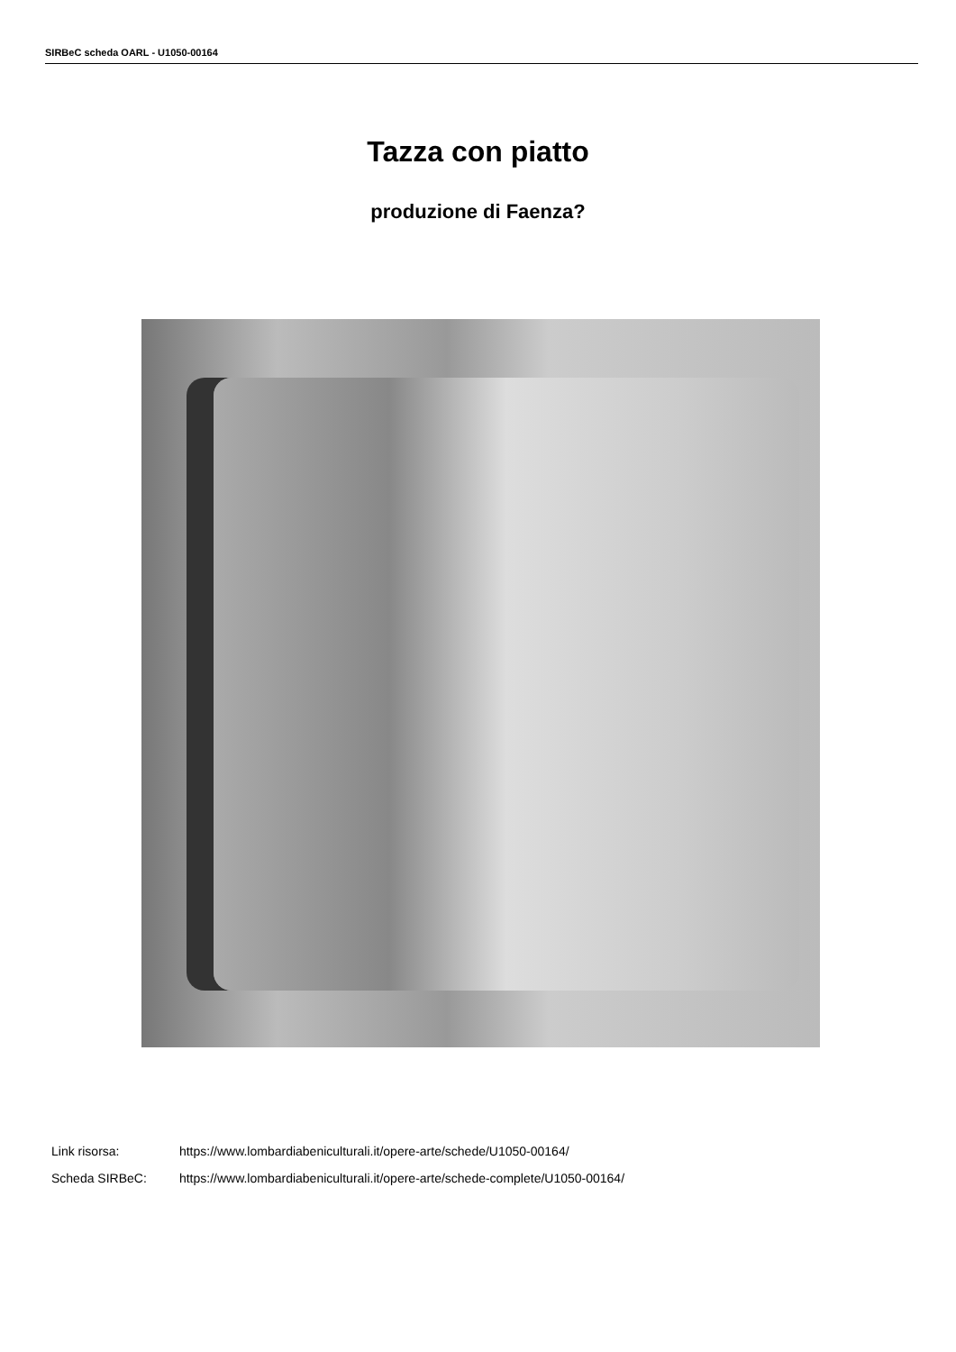SIRBeC scheda OARL - U1050-00164
Tazza con piatto
produzione di Faenza?
Link risorsa: https://www.lombardiabeniculturali.it/opere-arte/schede/U1050-00164/
Scheda SIRBeC: https://www.lombardiabeniculturali.it/opere-arte/schede-complete/U1050-00164/